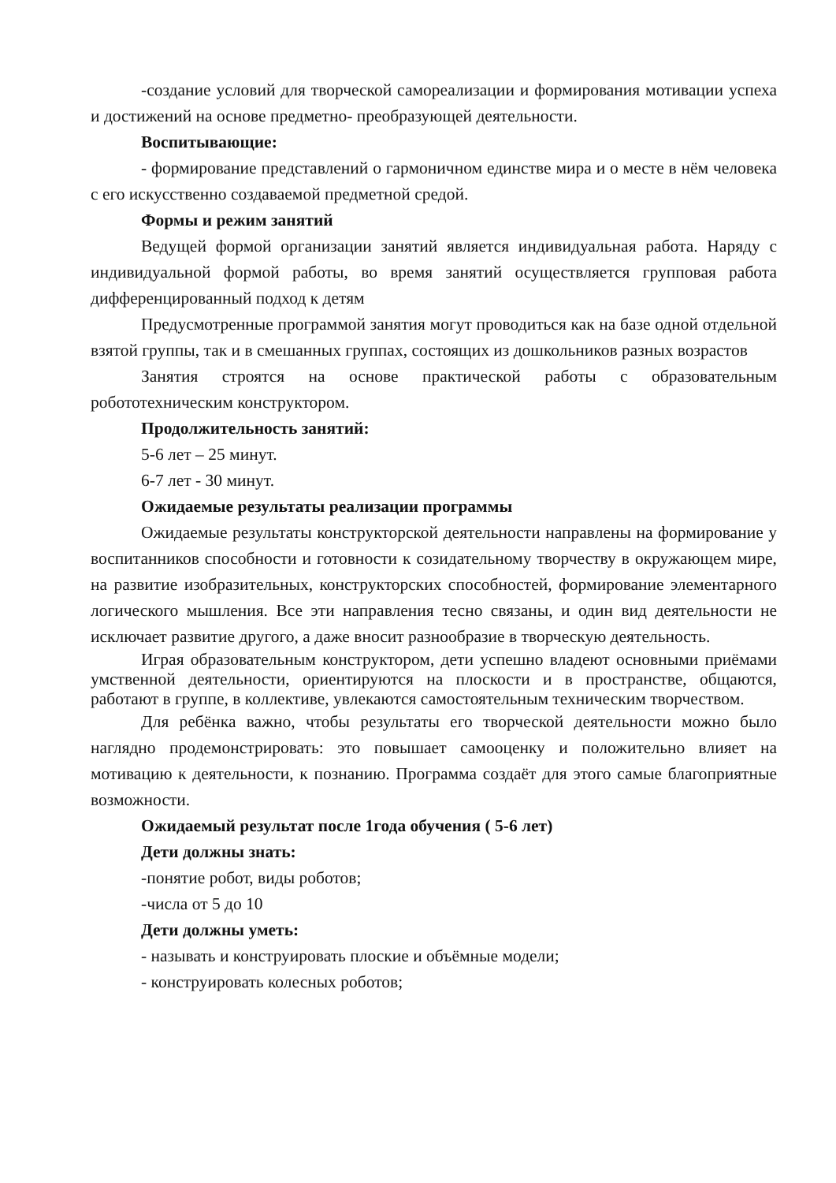-создание условий для творческой самореализации и формирования мотивации успеха и достижений на основе предметно- преобразующей деятельности.
Воспитывающие:
- формирование представлений о гармоничном единстве мира и о месте в нём человека с его искусственно создаваемой предметной средой.
Формы и режим занятий
Ведущей формой организации занятий является индивидуальная работа. Наряду с индивидуальной формой работы, во время занятий осуществляется групповая работа дифференцированный подход к детям
Предусмотренные программой занятия могут проводиться как на базе одной отдельной взятой группы, так и в смешанных группах, состоящих из дошкольников разных возрастов
Занятия строятся на основе практической работы с образовательным робототехническим конструктором.
Продолжительность занятий:
5-6 лет – 25 минут.
6-7 лет - 30 минут.
Ожидаемые результаты реализации программы
Ожидаемые результаты конструкторской деятельности направлены на формирование у воспитанников способности и готовности к созидательному творчеству в окружающем мире, на развитие изобразительных, конструкторских способностей, формирование элементарного логического мышления. Все эти направления тесно связаны, и один вид деятельности не исключает развитие другого, а даже вносит разнообразие в творческую деятельность.
Играя образовательным конструктором, дети успешно владеют основными приёмами умственной деятельности, ориентируются на плоскости и в пространстве, общаются, работают в группе, в коллективе, увлекаются самостоятельным техническим творчеством.
Для ребёнка важно, чтобы результаты его творческой деятельности можно было наглядно продемонстрировать: это повышает самооценку и положительно влияет на мотивацию к деятельности, к познанию. Программа создаёт для этого самые благоприятные возможности.
Ожидаемый результат после 1года обучения ( 5-6 лет)
Дети должны знать:
-понятие робот, виды роботов;
-числа от 5 до 10
Дети должны уметь:
- называть и конструировать плоские и объёмные модели;
- конструировать колесных роботов;